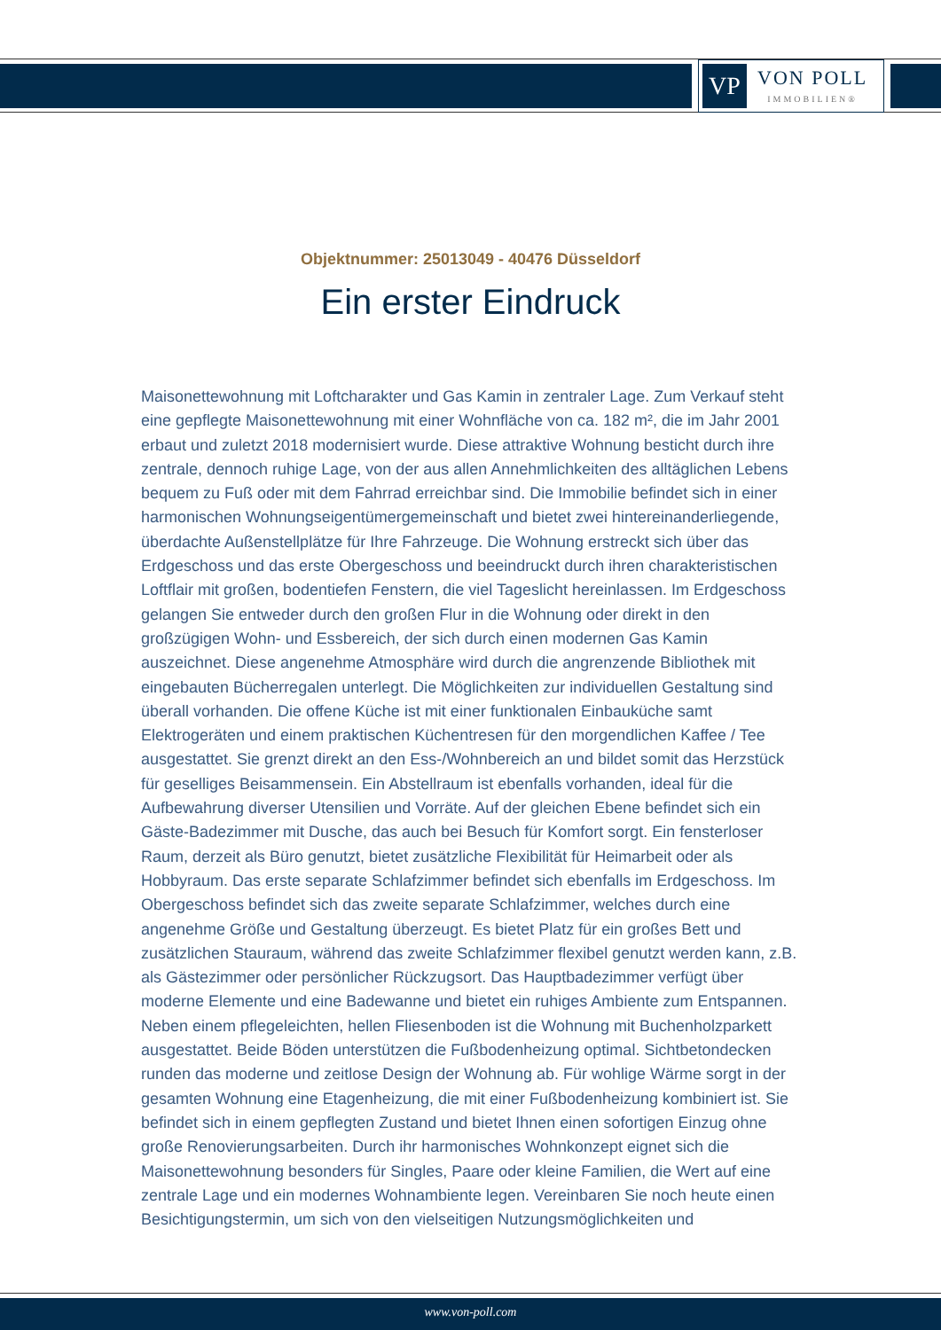VP
VON POLL
IMMOBILIEN®
Objektnummer: 25013049 - 40476 Düsseldorf
Ein erster Eindruck
Maisonettewohnung mit Loftcharakter und Gas Kamin in zentraler Lage. Zum Verkauf steht eine gepflegte Maisonettewohnung mit einer Wohnfläche von ca. 182 m², die im Jahr 2001 erbaut und zuletzt 2018 modernisiert wurde. Diese attraktive Wohnung besticht durch ihre zentrale, dennoch ruhige Lage, von der aus allen Annehmlichkeiten des alltäglichen Lebens bequem zu Fuß oder mit dem Fahrrad erreichbar sind. Die Immobilie befindet sich in einer harmonischen Wohnungseigentümergemeinschaft und bietet zwei hintereinanderliegende, überdachte Außenstellplätze für Ihre Fahrzeuge. Die Wohnung erstreckt sich über das Erdgeschoss und das erste Obergeschoss und beeindruckt durch ihren charakteristischen Loftflair mit großen, bodentiefen Fenstern, die viel Tageslicht hereinlassen. Im Erdgeschoss gelangen Sie entweder durch den großen Flur in die Wohnung oder direkt in den großzügigen Wohn- und Essbereich, der sich durch einen modernen Gas Kamin auszeichnet. Diese angenehme Atmosphäre wird durch die angrenzende Bibliothek mit eingebauten Bücherregalen unterlegt. Die Möglichkeiten zur individuellen Gestaltung sind überall vorhanden. Die offene Küche ist mit einer funktionalen Einbauküche samt Elektrogeräten und einem praktischen Küchentresen für den morgendlichen Kaffee / Tee ausgestattet. Sie grenzt direkt an den Ess-/Wohnbereich an und bildet somit das Herzstück für geselliges Beisammensein. Ein Abstellraum ist ebenfalls vorhanden, ideal für die Aufbewahrung diverser Utensilien und Vorräte. Auf der gleichen Ebene befindet sich ein Gäste-Badezimmer mit Dusche, das auch bei Besuch für Komfort sorgt. Ein fensterloser Raum, derzeit als Büro genutzt, bietet zusätzliche Flexibilität für Heimarbeit oder als Hobbyraum. Das erste separate Schlafzimmer befindet sich ebenfalls im Erdgeschoss. Im Obergeschoss befindet sich das zweite separate Schlafzimmer, welches durch eine angenehme Größe und Gestaltung überzeugt. Es bietet Platz für ein großes Bett und zusätzlichen Stauraum, während das zweite Schlafzimmer flexibel genutzt werden kann, z.B. als Gästezimmer oder persönlicher Rückzugsort. Das Hauptbadezimmer verfügt über moderne Elemente und eine Badewanne und bietet ein ruhiges Ambiente zum Entspannen. Neben einem pflegeleichten, hellen Fliesenboden ist die Wohnung mit Buchenholzparkett ausgestattet. Beide Böden unterstützen die Fußbodenheizung optimal. Sichtbetondecken runden das moderne und zeitlose Design der Wohnung ab. Für wohlige Wärme sorgt in der gesamten Wohnung eine Etagenheizung, die mit einer Fußbodenheizung kombiniert ist. Sie befindet sich in einem gepflegten Zustand und bietet Ihnen einen sofortigen Einzug ohne große Renovierungsarbeiten. Durch ihr harmonisches Wohnkonzept eignet sich die Maisonettewohnung besonders für Singles, Paare oder kleine Familien, die Wert auf eine zentrale Lage und ein modernes Wohnambiente legen. Vereinbaren Sie noch heute einen Besichtigungstermin, um sich von den vielseitigen Nutzungsmöglichkeiten und
www.von-poll.com